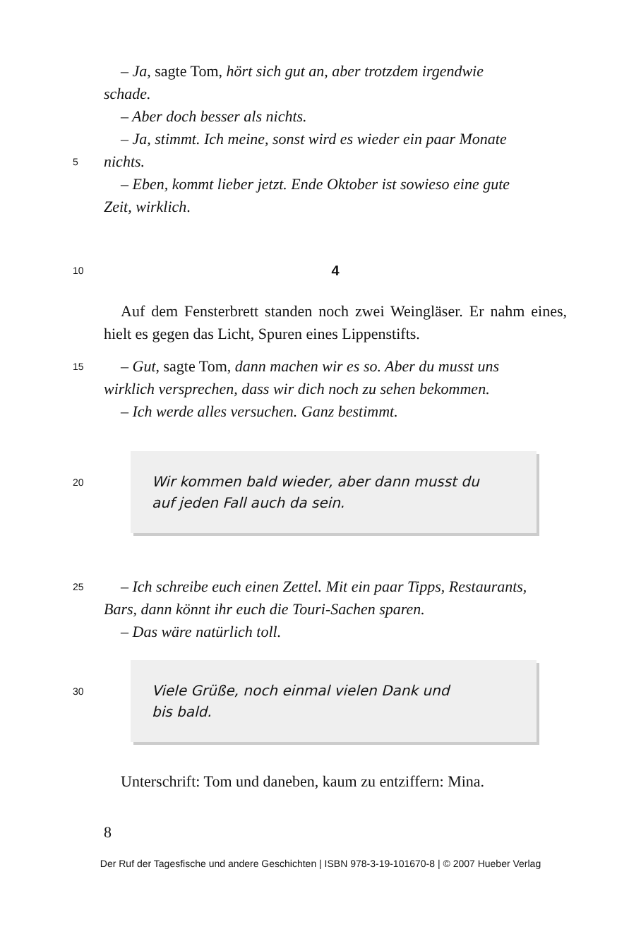– Ja, sagte Tom, hört sich gut an, aber trotzdem irgendwie
schade.
– Aber doch besser als nichts.
– Ja, stimmt. Ich meine, sonst wird es wieder ein paar Monate
5
nichts.
– Eben, kommt lieber jetzt. Ende Oktober ist sowieso eine gute
Zeit, wirklich.
10
4
Auf dem Fensterbrett standen noch zwei Weingläser. Er nahm eines, hielt es gegen das Licht, Spuren eines Lippenstifts.
15
– Gut, sagte Tom, dann machen wir es so. Aber du musst uns
wirklich versprechen, dass wir dich noch zu sehen bekommen.
– Ich werde alles versuchen. Ganz bestimmt.
20
Wir kommen bald wieder, aber dann musst du
auf jeden Fall auch da sein.
25
– Ich schreibe euch einen Zettel. Mit ein paar Tipps, Restaurants,
Bars, dann könnt ihr euch die Touri-Sachen sparen.
– Das wäre natürlich toll.
30
Viele Grüße, noch einmal vielen Dank und
bis bald.
Unterschrift: Tom und daneben, kaum zu entziffern: Mina.
8
Der Ruf der Tagesfische und andere Geschichten | ISBN 978-3-19-101670-8 | © 2007 Hueber Verlag